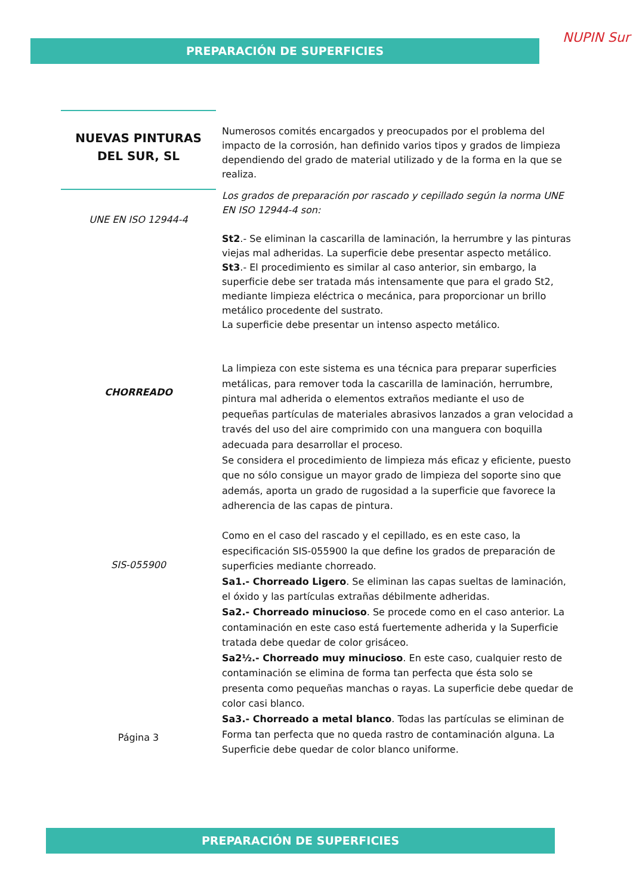PREPARACIÓN DE SUPERFICIES NUPIN Sur
NUEVAS PINTURAS DEL SUR, SL
UNE EN ISO 12944-4
CHORREADO
SIS-055900
Página 3
Numerosos comités encargados y preocupados por el problema del impacto de la corrosión, han definido varios tipos y grados de limpieza dependiendo del grado de material utilizado y de la forma en la que se realiza.
Los grados de preparación por rascado y cepillado según la norma UNE EN ISO 12944-4 son:
St2.- Se eliminan la cascarilla de laminación, la herrumbre y las pinturas viejas mal adheridas. La superficie debe presentar aspecto metálico.
St3.- El procedimiento es similar al caso anterior, sin embargo, la superficie debe ser tratada más intensamente que para el grado St2, mediante limpieza eléctrica o mecánica, para proporcionar un brillo metálico procedente del sustrato.
La superficie debe presentar un intenso aspecto metálico.
La limpieza con este sistema es una técnica para preparar superficies metálicas, para remover toda la cascarilla de laminación, herrumbre, pintura mal adherida o elementos extraños mediante el uso de pequeñas partículas de materiales abrasivos lanzados a gran velocidad a través del uso del aire comprimido con una manguera con boquilla adecuada para desarrollar el proceso.
Se considera el procedimiento de limpieza más eficaz y eficiente, puesto que no sólo consigue un mayor grado de limpieza del soporte sino que además, aporta un grado de rugosidad a la superficie que favorece la adherencia de las capas de pintura.
Como en el caso del rascado y el cepillado, es en este caso, la especificación SIS-055900 la que define los grados de preparación de superficies mediante chorreado.
Sa1.- Chorreado Ligero. Se eliminan las capas sueltas de laminación, el óxido y las partículas extrañas débilmente adheridas.
Sa2.- Chorreado minucioso. Se procede como en el caso anterior. La contaminación en este caso está fuertemente adherida y la Superficie tratada debe quedar de color grisáceo.
Sa2½.- Chorreado muy minucioso. En este caso, cualquier resto de contaminación se elimina de forma tan perfecta que ésta solo se presenta como pequeñas manchas o rayas. La superficie debe quedar de color casi blanco.
Sa3.- Chorreado a metal blanco. Todas las partículas se eliminan de Forma tan perfecta que no queda rastro de contaminación alguna. La Superficie debe quedar de color blanco uniforme.
PREPARACIÓN DE SUPERFICIES